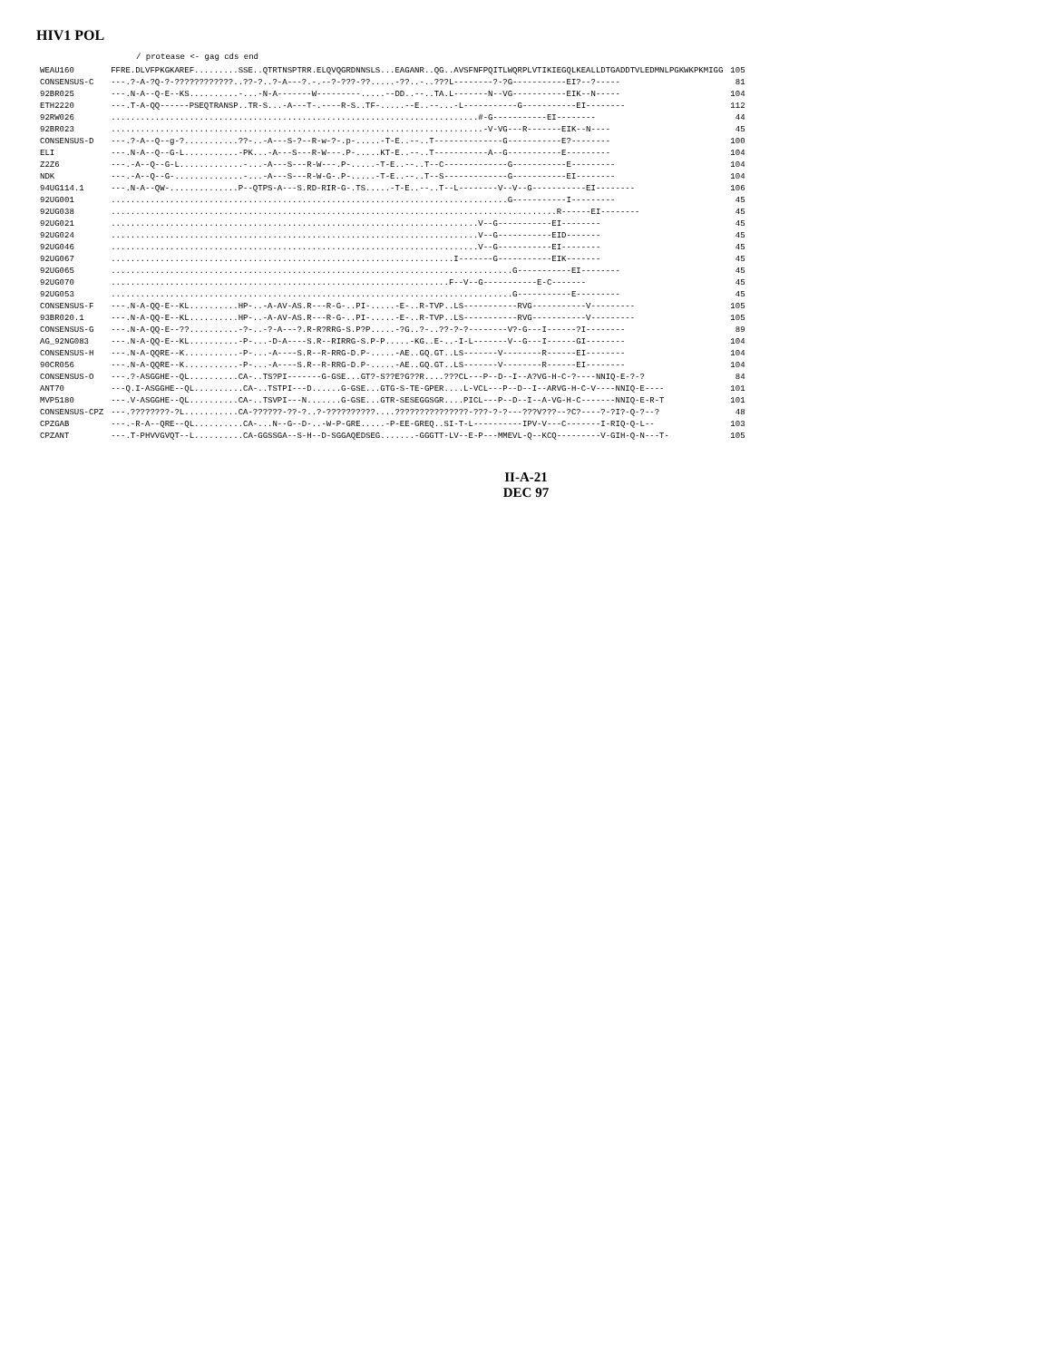HIV1 POL
/ protease <- gag cds end
| WEAU160 | FFRE.DLVFPKGKAREF.........SSE..QTRTNSPTRR.ELQVQGRDNNSLS...EAGANR..QG..AVSFNFPQITLWQRPLVTIKIEGQLKEALLDTGADDTVLEDMNLPGKWKPKMIGG | 105 |
| CONSENSUS-C | ---.?-A-?Q-?-????????????..??-?..?-A---?.-.--?-???-??.....-??..-..???L--------?-?G-----------EI?--?----- | 81 |
| 92BR025 | ---.N-A--Q-E--KS..........-...-N-A-------W---------.....--DD..--..TA.L-------N--VG-----------EIK--N----- | 104 |
| ETH2220 | ---.T-A-QQ------PSEQTRANSP..TR-S...-A---T-.----R-S..TF-.....--E..--...-L-----------G-----------EI-------- | 112 |
| 92RW026 | ...........................................................................#-G-----------EI-------- | 44 |
| 92BR023 | ............................................................................-V-VG---R-------EIK--N---- | 45 |
| CONSENSUS-D | ---.?-A--Q--g-?...........??-..-A---S-?--R-w-?-.p-.....-T-E..--..T--------------G-----------E?-------- | 100 |
| ELI | ---.N-A--Q--G-L...........-PK...-A---S---R-W---.P-.....KT-E..--..T-----------A--G-----------E--------- | 104 |
| Z2Z6 | ---.-A--Q--G-L.............-...-A---S---R-W---.P-.....-T-E..--..T--C-------------G-----------E--------- | 104 |
| NDK | ---.-A--Q--G-..............-...-A---S---R-W-G-.P-.....-T-E..--..T--S-------------G-----------EI-------- | 104 |
| 94UG114.1 | ---.N-A--QW-..............P--QTPS-A---S.RD-RIR-G-.TS.....-T-E..--..T--L--------V--V--G-----------EI-------- | 106 |
| 92UG001 | .................................................................................G-----------I--------- | 45 |
| 92UG038 | ...........................................................................................R------EI-------- | 45 |
| 92UG021 | ...........................................................................V--G-----------EI-------- | 45 |
| 92UG024 | ...........................................................................V--G-----------EID------- | 45 |
| 92UG046 | ...........................................................................V--G-----------EI-------- | 45 |
| 92UG067 | ......................................................................I-------G-----------EIK------- | 45 |
| 92UG065 | ..................................................................................G-----------EI-------- | 45 |
| 92UG070 | .....................................................................F--V--G-----------E-C------- | 45 |
| 92UG053 | ..................................................................................G-----------E--------- | 45 |
| CONSENSUS-F | ---.N-A-QQ-E--KL..........HP-..-A-AV-AS.R---R-G-..PI-.....-E-..R-TVP..LS-----------RVG-----------V--------- | 105 |
| 93BR020.1 | ---.N-A-QQ-E--KL..........HP-..-A-AV-AS.R---R-G-..PI-.....-E-..R-TVP..LS-----------RVG-----------V--------- | 105 |
| CONSENSUS-G | ---.N-A-QQ-E--??..........-?-..-?-A---?.R-R?RRG-S.P?P.....-?G..?-..??-?-?--------V?-G---I------?I-------- | 89 |
| AG_92NG083 | ---.N-A-QQ-E--KL..........-P-...-D-A----S.R--RIRRG-S.P-P.....-KG..E-..-I-L-------V--G---I------GI-------- | 104 |
| CONSENSUS-H | ---.N-A-QQRE--K...........-P-...-A----S.R--R-RRG-D.P-.....-AE..GQ.GT..LS-------V--------R------EI-------- | 104 |
| 90CR056 | ---.N-A-QQRE--K...........-P-...-A----S.R--R-RRG-D.P-.....-AE..GQ.GT..LS-------V--------R------EI-------- | 104 |
| CONSENSUS-O | ---.?-ASGGHE--QL..........CA-..TS?PI-------G-GSE...GT?-S??E?G??R....???CL---P--D--I--A?VG-H-C-?----NNIQ-E-?-? | 84 |
| ANT70 | ---Q.I-ASGGHE--QL..........CA-..TSTPI---D......G-GSE...GTG-S-TE-GPER....L-VCL---P--D--I--ARVG-H-C-V----NNIQ-E---- | 101 |
| MVP5180 | ---.V-ASGGHE--QL..........CA-..TSVPI---N.......G-GSE...GTR-SESEGGSGR....PICL---P--D--I--A-VG-H-C-------NNIQ-E-R-T | 101 |
| CONSENSUS-CPZ | ---.????????-?L...........CA-??????-??-?..?-??????????....???????????????-???-?-?---???V???--?C?----?-?I?-Q-?--? | 48 |
| CPZGAB | ---.-R-A--QRE--QL..........CA-...N--G--D-..-W-P-GRE.....-P-EE-GREQ..SI-T-L----------IPV-V---C-------I-RIQ-Q-L-- | 103 |
| CPZANT | ---.T-PHVVGVQT--L..........CA-GGSSGA--S-H--D-SGGAQEDSEG.......-GGGTT-LV--E-P---MMEVL-Q--KCQ---------V-GIH-Q-N---T- | 105 |
II-A-21
DEC 97